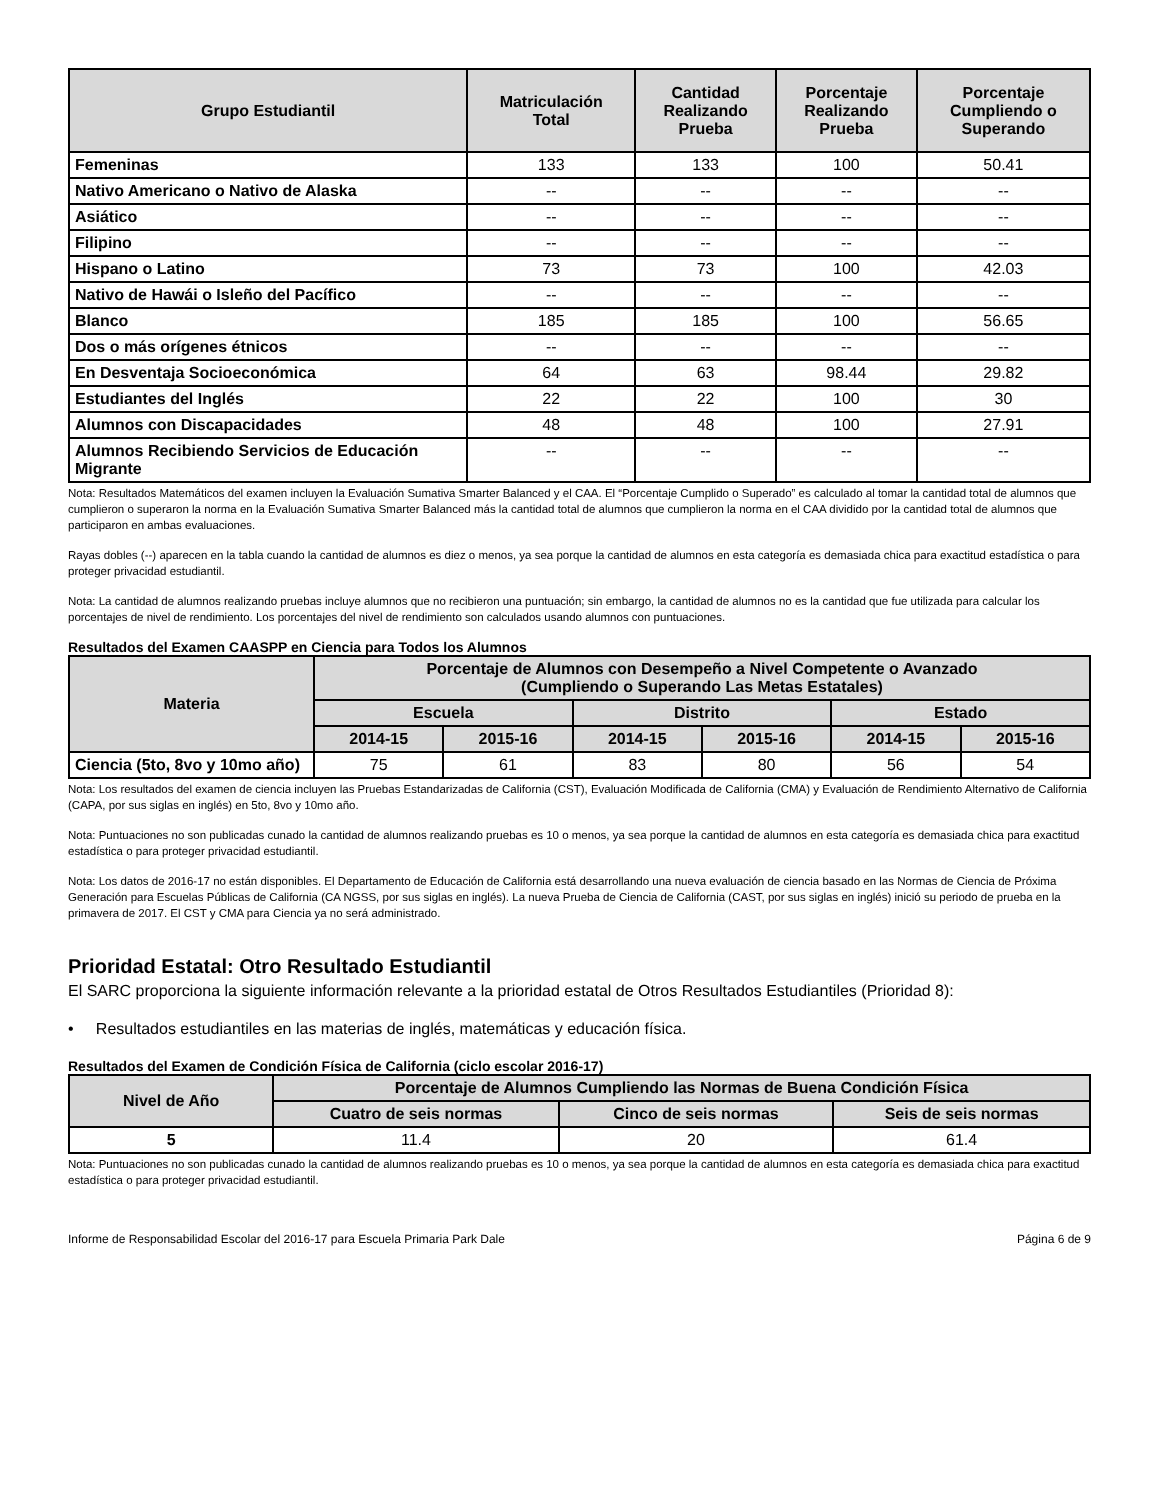| Grupo Estudiantil | Matriculación Total | Cantidad Realizando Prueba | Porcentaje Realizando Prueba | Porcentaje Cumpliendo o Superando |
| --- | --- | --- | --- | --- |
| Femeninas | 133 | 133 | 100 | 50.41 |
| Nativo Americano o Nativo de Alaska | -- | -- | -- | -- |
| Asiático | -- | -- | -- | -- |
| Filipino | -- | -- | -- | -- |
| Hispano o Latino | 73 | 73 | 100 | 42.03 |
| Nativo de Hawái o Isleño del Pacífico | -- | -- | -- | -- |
| Blanco | 185 | 185 | 100 | 56.65 |
| Dos o más orígenes étnicos | -- | -- | -- | -- |
| En Desventaja Socioeconómica | 64 | 63 | 98.44 | 29.82 |
| Estudiantes del Inglés | 22 | 22 | 100 | 30 |
| Alumnos con Discapacidades | 48 | 48 | 100 | 27.91 |
| Alumnos Recibiendo Servicios de Educación Migrante | -- | -- | -- | -- |
Nota: Resultados Matemáticos del examen incluyen la Evaluación Sumativa Smarter Balanced y el CAA. El “Porcentaje Cumplido o Superado” es calculado al tomar la cantidad total de alumnos que cumplieron o superaron la norma en la Evaluación Sumativa Smarter Balanced más la cantidad total de alumnos que cumplieron la norma en el CAA dividido por la cantidad total de alumnos que participaron en ambas evaluaciones.
Rayas dobles (--) aparecen en la tabla cuando la cantidad de alumnos es diez o menos, ya sea porque la cantidad de alumnos en esta categoría es demasiada chica para exactitud estadística o para proteger privacidad estudiantil.
Nota: La cantidad de alumnos realizando pruebas incluye alumnos que no recibieron una puntuación; sin embargo, la cantidad de alumnos no es la cantidad que fue utilizada para calcular los porcentajes de nivel de rendimiento. Los porcentajes del nivel de rendimiento son calculados usando alumnos con puntuaciones.
Resultados del Examen CAASPP en Ciencia para Todos los Alumnos
| Materia | Porcentaje de Alumnos con Desempeño a Nivel Competente o Avanzado (Cumpliendo o Superando Las Metas Estatales) | | | | | |
| --- | --- | --- | --- | --- | --- | --- |
| | Escuela | | Distrito | | Estado | |
| | 2014-15 | 2015-16 | 2014-15 | 2015-16 | 2014-15 | 2015-16 |
| Ciencia (5to, 8vo y 10mo año) | 75 | 61 | 83 | 80 | 56 | 54 |
Nota: Los resultados del examen de ciencia incluyen las Pruebas Estandarizadas de California (CST), Evaluación Modificada de California (CMA) y Evaluación de Rendimiento Alternativo de California (CAPA, por sus siglas en inglés) en 5to, 8vo y 10mo año.
Nota: Puntuaciones no son publicadas cunado la cantidad de alumnos realizando pruebas es 10 o menos, ya sea porque la cantidad de alumnos en esta categoría es demasiada chica para exactitud estadística o para proteger privacidad estudiantil.
Nota: Los datos de 2016-17 no están disponibles. El Departamento de Educación de California está desarrollando una nueva evaluación de ciencia basado en las Normas de Ciencia de Próxima Generación para Escuelas Públicas de California (CA NGSS, por sus siglas en inglés). La nueva Prueba de Ciencia de California (CAST, por sus siglas en inglés) inició su periodo de prueba en la primavera de 2017. El CST y CMA para Ciencia ya no será administrado.
Prioridad Estatal: Otro Resultado Estudiantil
El SARC proporciona la siguiente información relevante a la prioridad estatal de Otros Resultados Estudiantiles (Prioridad 8):
• Resultados estudiantiles en las materias de inglés, matemáticas y educación física.
Resultados del Examen de Condición Física de California (ciclo escolar 2016-17)
| Nivel de Año | Porcentaje de Alumnos Cumpliendo las Normas de Buena Condición Física | | |
| --- | --- | --- | --- |
| | Cuatro de seis normas | Cinco de seis normas | Seis de seis normas |
| 5 | 11.4 | 20 | 61.4 |
Nota: Puntuaciones no son publicadas cunado la cantidad de alumnos realizando pruebas es 10 o menos, ya sea porque la cantidad de alumnos en esta categoría es demasiada chica para exactitud estadística o para proteger privacidad estudiantil.
Informe de Responsabilidad Escolar del 2016-17 para Escuela Primaria Park Dale Página 6 de 9